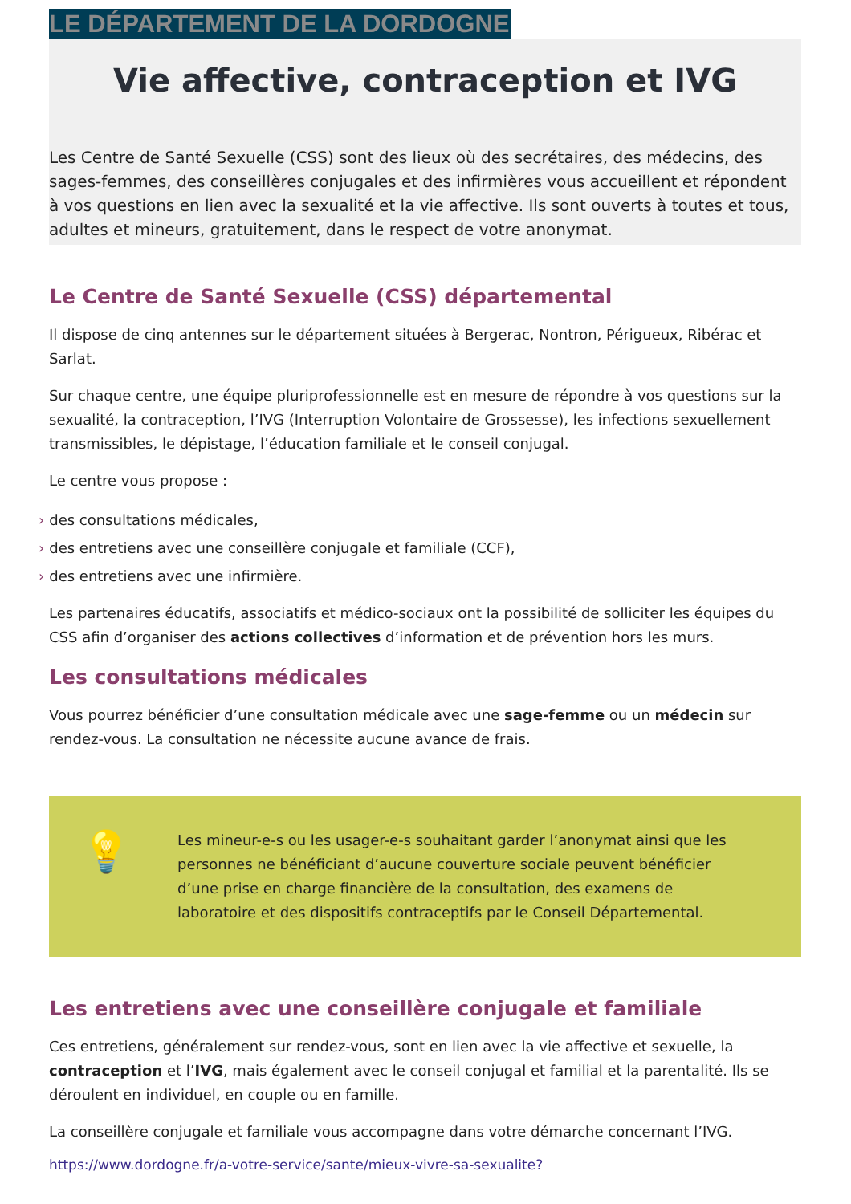LE DÉPARTEMENT DE LA DORDOGNE
Vie affective, contraception et IVG
Les Centre de Santé Sexuelle (CSS) sont des lieux où des secrétaires, des médecins, des sages-femmes, des conseillères conjugales et des infirmières vous accueillent et répondent à vos questions en lien avec la sexualité et la vie affective. Ils sont ouverts à toutes et tous, adultes et mineurs, gratuitement, dans le respect de votre anonymat.
Le Centre de Santé Sexuelle (CSS) départemental
Il dispose de cinq antennes sur le département situées à Bergerac, Nontron, Périgueux, Ribérac et Sarlat.
Sur chaque centre, une équipe pluriprofessionnelle est en mesure de répondre à vos questions sur la sexualité, la contraception, l’IVG (Interruption Volontaire de Grossesse), les infections sexuellement transmissibles, le dépistage, l’éducation familiale et le conseil conjugal.
Le centre vous propose :
› des consultations médicales,
› des entretiens avec une conseillère conjugale et familiale (CCF),
› des entretiens avec une infirmière.
Les partenaires éducatifs, associatifs et médico-sociaux ont la possibilité de solliciter les équipes du CSS afin d’organiser des actions collectives d’information et de prévention hors les murs.
Les consultations médicales
Vous pourrez bénéficier d’une consultation médicale avec une sage-femme ou un médecin sur rendez-vous. La consultation ne nécessite aucune avance de frais.
💡
Les mineur-e-s ou les usager-e-s souhaitant garder l’anonymat ainsi que les personnes ne bénéficiant d’aucune couverture sociale peuvent bénéficier d’une prise en charge financière de la consultation, des examens de laboratoire et des dispositifs contraceptifs par le Conseil Départemental.
Les entretiens avec une conseillère conjugale et familiale
Ces entretiens, généralement sur rendez-vous, sont en lien avec la vie affective et sexuelle, la contraception et l’IVG, mais également avec le conseil conjugal et familial et la parentalité. Ils se déroulent en individuel, en couple ou en famille.
La conseillère conjugale et familiale vous accompagne dans votre démarche concernant l’IVG.
https://www.dordogne.fr/a-votre-service/sante/mieux-vivre-sa-sexualite?